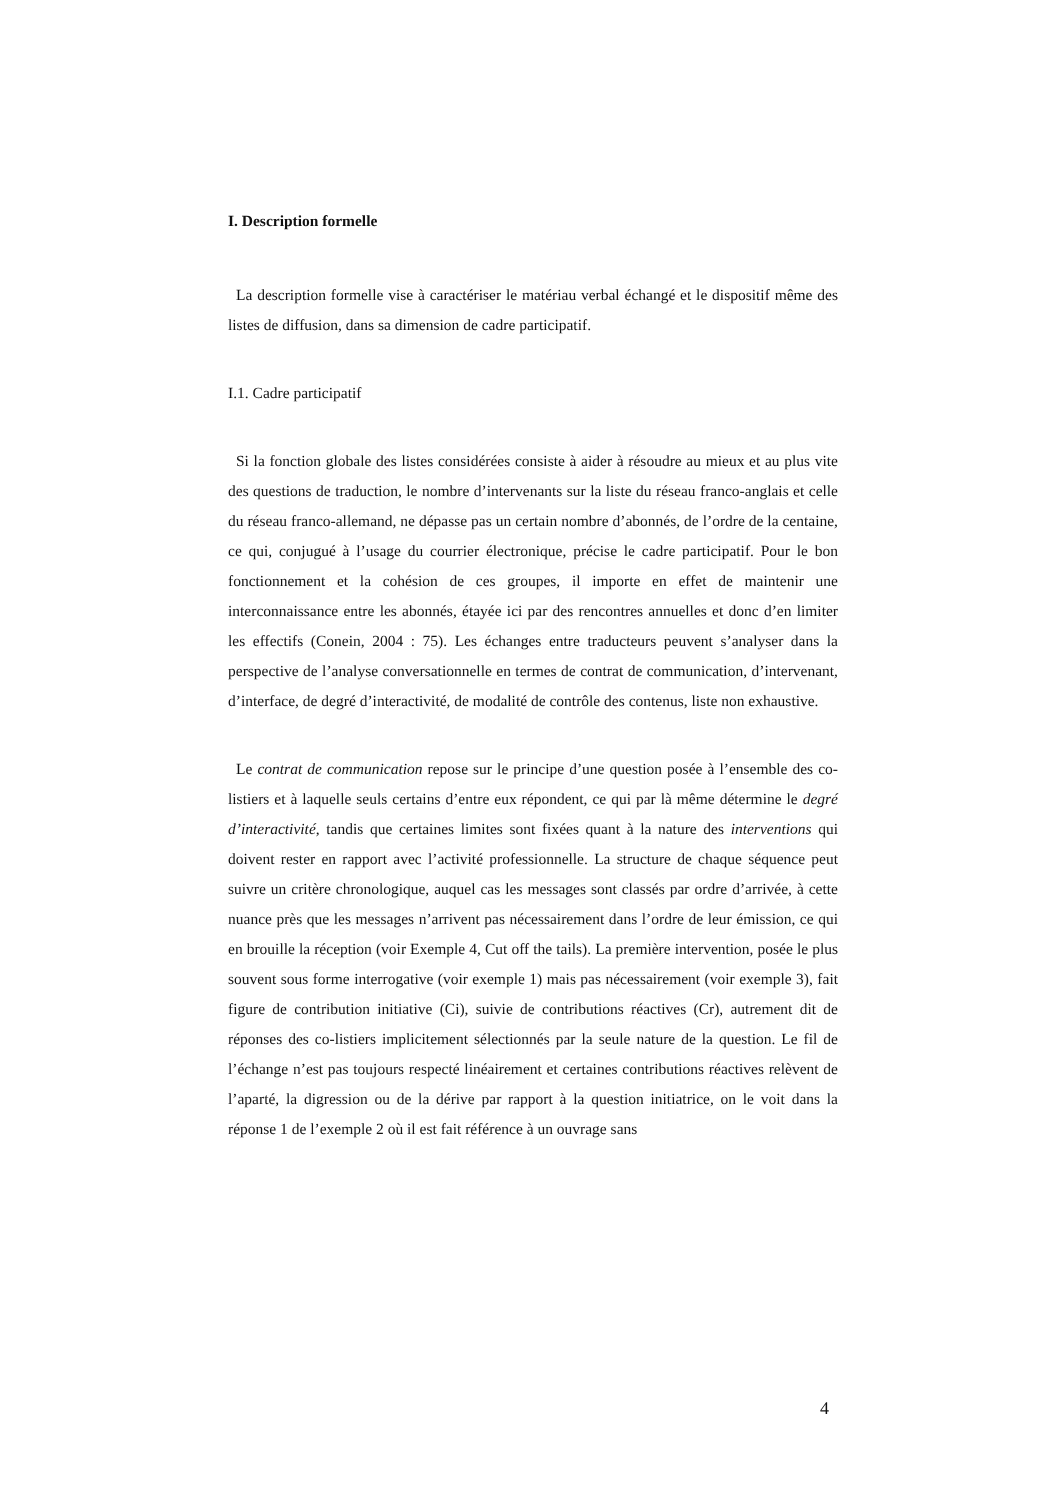I. Description formelle
La description formelle vise à caractériser le matériau verbal échangé et le dispositif même des listes de diffusion, dans sa dimension de cadre participatif.
I.1. Cadre participatif
Si la fonction globale des listes considérées consiste à aider à résoudre au mieux et au plus vite des questions de traduction, le nombre d’intervenants sur la liste du réseau franco-anglais et celle du réseau franco-allemand, ne dépasse pas un certain nombre d’abonnés, de l’ordre de la centaine, ce qui, conjugué à l’usage du courrier électronique, précise le cadre participatif. Pour le bon fonctionnement et la cohésion de ces groupes, il importe en effet de maintenir une interconnaissance entre les abonnés, étayée ici par des rencontres annuelles et donc d’en limiter les effectifs (Conein, 2004 : 75). Les échanges entre traducteurs peuvent s’analyser dans la perspective de l’analyse conversationnelle en termes de contrat de communication, d’intervenant, d’interface, de degré d’interactivité, de modalité de contrôle des contenus, liste non exhaustive.
Le contrat de communication repose sur le principe d’une question posée à l’ensemble des co-listiers et à laquelle seuls certains d’entre eux répondent, ce qui par là même détermine le degré d’interactivité, tandis que certaines limites sont fixées quant à la nature des interventions qui doivent rester en rapport avec l’activité professionnelle. La structure de chaque séquence peut suivre un critère chronologique, auquel cas les messages sont classés par ordre d’arrivée, à cette nuance près que les messages n’arrivent pas nécessairement dans l’ordre de leur émission, ce qui en brouille la réception (voir Exemple 4, Cut off the tails). La première intervention, posée le plus souvent sous forme interrogative (voir exemple 1) mais pas nécessairement (voir exemple 3), fait figure de contribution initiative (Ci), suivie de contributions réactives (Cr), autrement dit de réponses des co-listiers implicitement sélectionnés par la seule nature de la question. Le fil de l’échange n’est pas toujours respecté linéairement et certaines contributions réactives relèvent de l’aparté, la digression ou de la dérive par rapport à la question initiatrice, on le voit dans la réponse 1 de l’exemple 2 où il est fait référence à un ouvrage sans
4